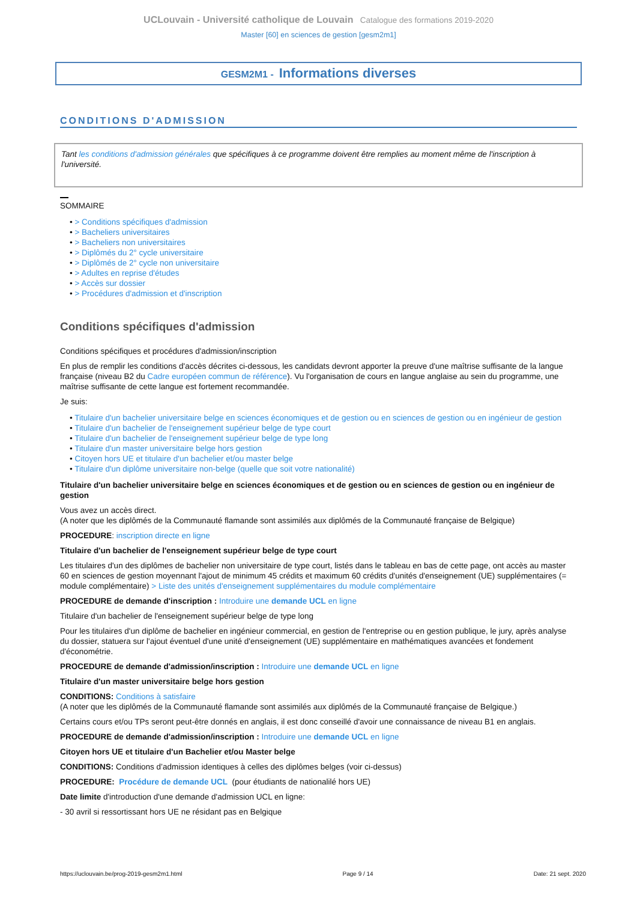UCLouvain - Université catholique de Louvain Catalogue des formations 2019-2020
Master [60] en sciences de gestion [gesm2m1]
GESM2M1 - Informations diverses
CONDITIONS D'ADMISSION
Tant les conditions d'admission générales que spécifiques à ce programme doivent être remplies au moment même de l'inscription à l'université.
SOMMAIRE
• > Conditions spécifiques d'admission
• > Bacheliers universitaires
• > Bacheliers non universitaires
• > Diplômés du 2° cycle universitaire
• > Diplômés de 2° cycle non universitaire
• > Adultes en reprise d'études
• > Accès sur dossier
• > Procédures d'admission et d'inscription
Conditions spécifiques d'admission
Conditions spécifiques et procédures d'admission/inscription
En plus de remplir les conditions d'accès décrites ci-dessous, les candidats devront apporter la preuve d'une maîtrise suffisante de la langue française (niveau B2 du Cadre européen commun de référence). Vu l'organisation de cours en langue anglaise au sein du programme, une maîtrise suffisante de cette langue est fortement recommandée.
Je suis:
• Titulaire d'un bachelier universitaire belge en sciences économiques et de gestion ou en sciences de gestion ou en ingénieur de gestion
• Titulaire d'un bachelier de l'enseignement supérieur belge de type court
• Titulaire d'un bachelier de l'enseignement supérieur belge de type long
• Titulaire d'un master universitaire belge hors gestion
• Citoyen hors UE et titulaire d'un bachelier et/ou master belge
• Titulaire d'un diplôme universitaire non-belge (quelle que soit votre nationalité)
Titulaire d'un bachelier universitaire belge en sciences économiques et de gestion ou en sciences de gestion ou en ingénieur de gestion
Vous avez un accès direct.
(A noter que les diplômés de la Communauté flamande sont assimilés aux diplômés de la Communauté française de Belgique)
PROCEDURE: inscription directe en ligne
Titulaire d'un bachelier de l'enseignement supérieur belge de type court
Les titulaires d'un des diplômes de bachelier non universitaire de type court, listés dans le tableau en bas de cette page, ont accès au master 60 en sciences de gestion moyennant l'ajout de minimum 45 crédits et maximum 60 crédits d'unités d'enseignement (UE) supplémentaires (= module complémentaire) > Liste des unités d'enseignement supplémentaires du module complémentaire
PROCEDURE de demande d'inscription : Introduire une demande UCL en ligne
Titulaire d'un bachelier de l'enseignement supérieur belge de type long
Pour les titulaires d'un diplôme de bachelier en ingénieur commercial, en gestion de l'entreprise ou en gestion publique, le jury, après analyse du dossier, statuera sur l'ajout éventuel d'une unité d'enseignement (UE) supplémentaire en mathématiques avancées et fondement d'économétrie.
PROCEDURE de demande d'admission/inscription : Introduire une demande UCL en ligne
Titulaire d'un master universitaire belge hors gestion
CONDITIONS: Conditions à satisfaire
(A noter que les diplômés de la Communauté flamande sont assimilés aux diplômés de la Communauté française de Belgique.)
Certains cours et/ou TPs seront peut-être donnés en anglais, il est donc conseillé d'avoir une connaissance de niveau B1 en anglais.
PROCEDURE de demande d'admission/inscription : Introduire une demande UCL en ligne
Citoyen hors UE et titulaire d'un Bachelier et/ou Master belge
CONDITIONS: Conditions d’admission identiques à celles des diplômes belges (voir ci-dessus)
PROCEDURE: Procédure de demande UCL (pour étudiants de nationalilé hors UE)
Date limite d'introduction d'une demande d'admission UCL en ligne:
- 30 avril si ressortissant hors UE ne résidant pas en Belgique
https://uclouvain.be/prog-2019-gesm2m1.html Page 9 / 14 Date: 21 sept. 2020